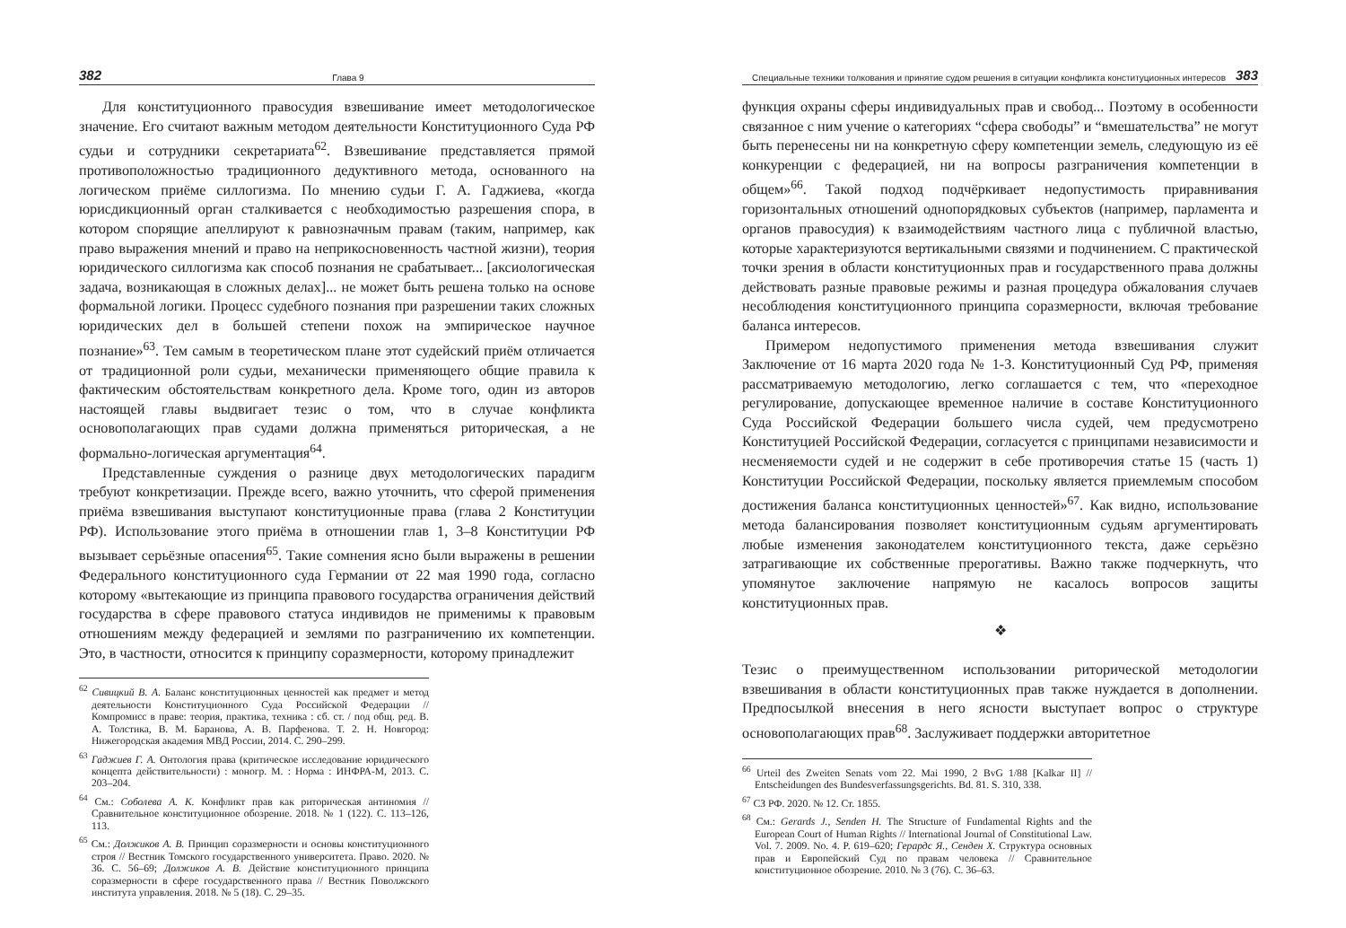382 Глава 9
Для конституционного правосудия взвешивание имеет методологическое значение. Его считают важным методом деятельности Конституционного Суда РФ судьи и сотрудники секретариата<sup>62</sup>. Взвешивание представляется прямой противоположностью традиционного дедуктивного метода, основанного на логическом приёме силлогизма. По мнению судьи Г. А. Гаджиева, «когда юрисдикционный орган сталкивается с необходимостью разрешения спора, в котором спорящие апеллируют к равнозначным правам (таким, например, как право выражения мнений и право на неприкосновенность частной жизни), теория юридического силлогизма как способ познания не срабатывает... [аксиологическая задача, возникающая в сложных делах]... не может быть решена только на основе формальной логики. Процесс судебного познания при разрешении таких сложных юридических дел в большей степени похож на эмпирическое научное познание»<sup>63</sup>. Тем самым в теоретическом плане этот судейский приём отличается от традиционной роли судьи, механически применяющего общие правила к фактическим обстоятельствам конкретного дела. Кроме того, один из авторов настоящей главы выдвигает тезис о том, что в случае конфликта основополагающих прав судами должна применяться риторическая, а не формально-логическая аргументация<sup>64</sup>.
Представленные суждения о разнице двух методологических парадигм требуют конкретизации. Прежде всего, важно уточнить, что сферой применения приёма взвешивания выступают конституционные права (глава 2 Конституции РФ). Использование этого приёма в отношении глав 1, 3–8 Конституции РФ вызывает серьёзные опасения<sup>65</sup>. Такие сомнения ясно были выражены в решении Федерального конституционного суда Германии от 22 мая 1990 года, согласно которому «вытекающие из принципа правового государства ограничения действий государства в сфере правового статуса индивидов не применимы к правовым отношениям между федерацией и землями по разграничению их компетенции. Это, в частности, относится к принципу соразмерности, которому принадлежит
<sup>62</sup> Сивицкий В. А. Баланс конституционных ценностей как предмет и метод деятельности Конституционного Суда Российской Федерации // Компромисс в праве: теория, практика, техника : сб. ст. / под общ. ред. В. А. Толстика, В. М. Баранова, А. В. Парфенова. Т. 2. Н. Новгород: Нижегородская академия МВД России, 2014. С. 290–299.
<sup>63</sup> Гаджиев Г. А. Онтология права (критическое исследование юридического концепта действительности) : моногр. М. : Норма : ИНФРА-М, 2013. С. 203–204.
<sup>64</sup> См.: Соболева А. К. Конфликт прав как риторическая антиномия // Сравнительное конституционное обозрение. 2018. № 1 (122). С. 113–126, 113.
<sup>65</sup> См.: Должиков А. В. Принцип соразмерности и основы конституционного строя // Вестник Томского государственного университета. Право. 2020. № 36. С. 56–69; Должиков А. В. Действие конституционного принципа соразмерности в сфере государственного права // Вестник Поволжского института управления. 2018. № 5 (18). С. 29–35.
Специальные техники толкования и принятие судом решения в ситуации конфликта конституционных интересов 383
функция охраны сферы индивидуальных прав и свобод... Поэтому в особенности связанное с ним учение о категориях “сфера свободы” и “вмешательства” не могут быть перенесены ни на конкретную сферу компетенции земель, следующую из её конкуренции с федерацией, ни на вопросы разграничения компетенции в общем»<sup>66</sup>. Такой подход подчёркивает недопустимость приравнивания горизонтальных отношений однопорядковых субъектов (например, парламента и органов правосудия) к взаимодействиям частного лица с публичной властью, которые характеризуются вертикальными связями и подчинением. С практической точки зрения в области конституционных прав и государственного права должны действовать разные правовые режимы и разная процедура обжалования случаев несоблюдения конституционного принципа соразмерности, включая требование баланса интересов.
Примером недопустимого применения метода взвешивания служит Заключение от 16 марта 2020 года № 1-З. Конституционный Суд РФ, применяя рассматриваемую методологию, легко соглашается с тем, что «переходное регулирование, допускающее временное наличие в составе Конституционного Суда Российской Федерации большего числа судей, чем предусмотрено Конституцией Российской Федерации, согласуется с принципами независимости и несменяемости судей и не содержит в себе противоречия статье 15 (часть 1) Конституции Российской Федерации, поскольку является приемлемым способом достижения баланса конституционных ценностей»<sup>67</sup>. Как видно, использование метода балансирования позволяет конституционным судьям аргументировать любые изменения законодателем конституционного текста, даже серьёзно затрагивающие их собственные прерогативы. Важно также подчеркнуть, что упомянутое заключение напрямую не касалось вопросов защиты конституционных прав.
❖
Тезис о преимущественном использовании риторической методологии взвешивания в области конституционных прав также нуждается в дополнении. Предпосылкой внесения в него ясности выступает вопрос о структуре основополагающих прав<sup>68</sup>. Заслуживает поддержки авторитетное
<sup>66</sup> Urteil des Zweiten Senats vom 22. Mai 1990, 2 BvG 1/88 [Kalkar II] // Entscheidungen des Bundesverfassungsgerichts. Bd. 81. S. 310, 338.
<sup>67</sup> СЗ РФ. 2020. № 12. Ст. 1855.
<sup>68</sup> См.: Gerards J., Senden H. The Structure of Fundamental Rights and the European Court of Human Rights // International Journal of Constitutional Law. Vol. 7. 2009. No. 4. P. 619–620; Герардс Я., Сенден Х. Структура основных прав и Европейский Суд по правам человека // Сравнительное конституционное обозрение. 2010. № 3 (76). С. 36–63.